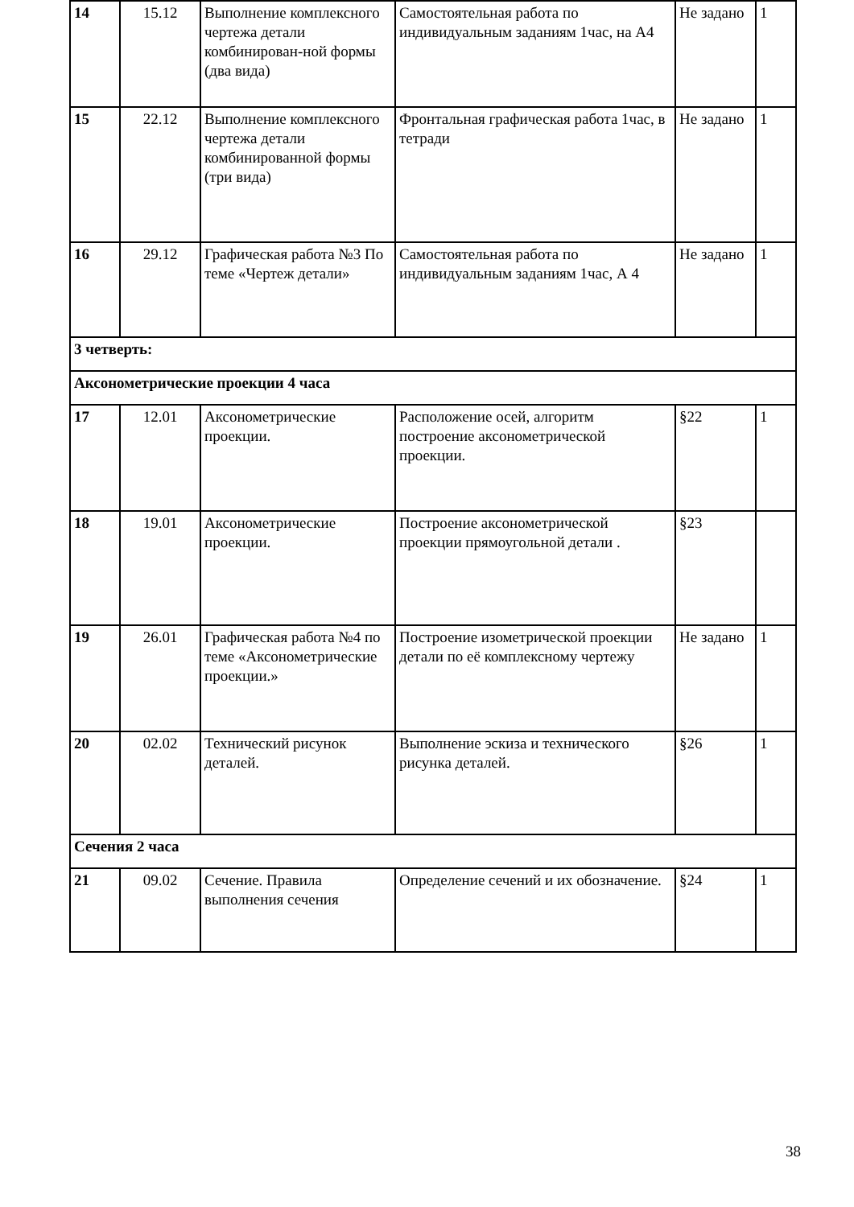| 14 | 15.12 | Выполнение комплексного чертежа детали комбинирован-ной формы (два вида) | Самостоятельная работа по индивидуальным заданиям 1час, на А4 | Не задано | 1 |
| 15 | 22.12 | Выполнение комплексного чертежа детали комбинированной формы (три вида) | Фронтальная графическая работа 1час, в тетради | Не задано | 1 |
| 16 | 29.12 | Графическая работа №3 По теме «Чертеж детали» | Самостоятельная работа по индивидуальным заданиям 1час, А 4 | Не задано | 1 |
| 3 четверть: | | | | | |
| Аксонометрические проекции 4 часа | | | | | |
| 17 | 12.01 | Аксонометрические проекции. | Расположение осей, алгоритм построение аксонометрической проекции. | §22 | 1 |
| 18 | 19.01 | Аксонометрические проекции. | Построение аксонометрической проекции прямоугольной детали . | §23 | |
| 19 | 26.01 | Графическая работа №4 по теме «Аксонометрические проекции.» | Построение изометрической проекции детали по её комплексному чертежу | Не задано | 1 |
| 20 | 02.02 | Технический рисунок деталей. | Выполнение эскиза и технического рисунка деталей. | §26 | 1 |
| Сечения 2 часа | | | | | |
| 21 | 09.02 | Сечение. Правила выполнения сечения | Определение сечений и их обозначение. | §24 | 1 |
38